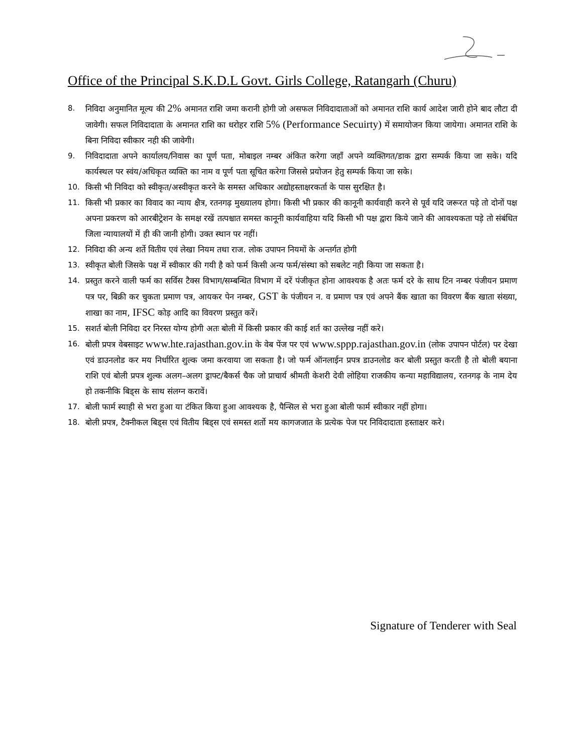Office of the Principal S.K.D.L Govt. Girls College, Ratangarh (Churu)
8. निविदा अनुमानित मूल्य की 2% अमानत राशि जमा करानी होगी जो असफल निविदादाताओं को अमानत राशि कार्य आदेश जारी होने बाद लौटा दी जावेगी। सफल निविदादाता के अमानत राशि का धरोहर राशि 5% (Performance Secuirty) में समायोजन किया जायेगा। अमानत राशि के बिना निविदा स्वीकार नही की जावेगी।
9. निविदादाता अपने कार्यालय/निवास का पूर्ण पता, मोबाइल नम्बर अंकित करेगा जहाँ अपने व्यक्तिगत/डाक द्वारा सम्पर्क किया जा सके। यदि कार्यस्थल पर स्वंय/अधिकृत व्यक्ति का नाम व पूर्ण पता सूचित करेगा जिससे प्रयोजन हेतु सम्पर्क किया जा सके।
10. किसी भी निविदा को स्वीकृत/अस्वीकृत करने के समस्त अधिकार अद्योहस्ताक्षरकर्ता के पास सुरक्षित है।
11. किसी भी प्रकार का विवाद का न्याय क्षैत्र, रतनगढ़ मुख्यालय होगा। किसी भी प्रकार की कानूनी कार्यवाही करने से पूर्व यदि जरूरत पड़े तो दोनों पक्ष अपना प्रकरण को आरबीट्रेशन के समक्ष रखें तत्पश्चात समस्त कानूनी कार्यवाहिया यदि किसी भी पक्ष द्वारा किये जाने की आवश्यकता पड़े तो संबंधित जिला न्यायालयों में ही की जानी होगी। उक्त स्थान पर नहीं।
12. निविदा की अन्य शर्ते वितीय एवं लेखा नियम तथा राज. लोक उपापन नियमों के अन्तर्गत होगी
13. स्वीकृत बोली जिसके पक्ष में स्वीकार की गयी है को फर्म किसी अन्य फर्म/संस्था को सबलेट नही किया जा सकता है।
14. प्रस्तुत करने वाली फर्म का सर्विस टैक्स विभाग/सम्बन्धित विभाग में दरें पंजीकृत होना आवश्यक है अतः फर्म दरे के साथ टिन नम्बर पंजीयन प्रमाण पत्र पर, बिक्री कर चुकता प्रमाण पत्र, आयकर पेन नम्बर, GST के पंजीयन न. व प्रमाण पत्र एवं अपने बैंक खाता का विवरण बैंक खाता संख्या, शाखा का नाम, IFSC कोड़ आदि का विवरण प्रस्तुत करें।
15. सशर्त बोली निविदा दर निरस्त योग्य होगी अतः बोली में किसी प्रकार की काई शर्त का उल्लेख नहीं करे।
16. बोली प्रपत्र वेबसाइट www.hte.rajasthan.gov.in के वेब पेंज पर एवं www.sppp.rajasthan.gov.in (लोक उपापन पोर्टल) पर देखा एवं डाउनलोड कर मय निर्धारित शुल्क जमा करवाया जा सकता है। जो फर्म ऑनलाईन प्रपत्र डाउनलोड कर बोली प्रस्तुत करती है तो बोली बयाना राशि एवं बोली प्रपत्र शुल्क अलग–अलग ड्राफ्ट/बैकर्स चैक जो प्राचार्य श्रीमती केशरी देवी लोहिया राजकीय कन्या महाविद्यालय, रतनगढ़ के नाम देय हो तकनीकि बिड्स के साथ संलग्न करावें।
17. बोली फार्म स्याही से भरा हुआ या टंकित किया हुआ आवश्यक है, पैन्सिल से भरा हुआ बोली फार्म स्वीकार नहीं होगा।
18. बोली प्रपत्र, टैक्नीकल बिड्स एवं वितीय बिड्स एवं समस्त शर्तो मय कागजजात के प्रत्येक पेज पर निविदादाता हस्ताक्षर करे।
Signature of Tenderer with Seal